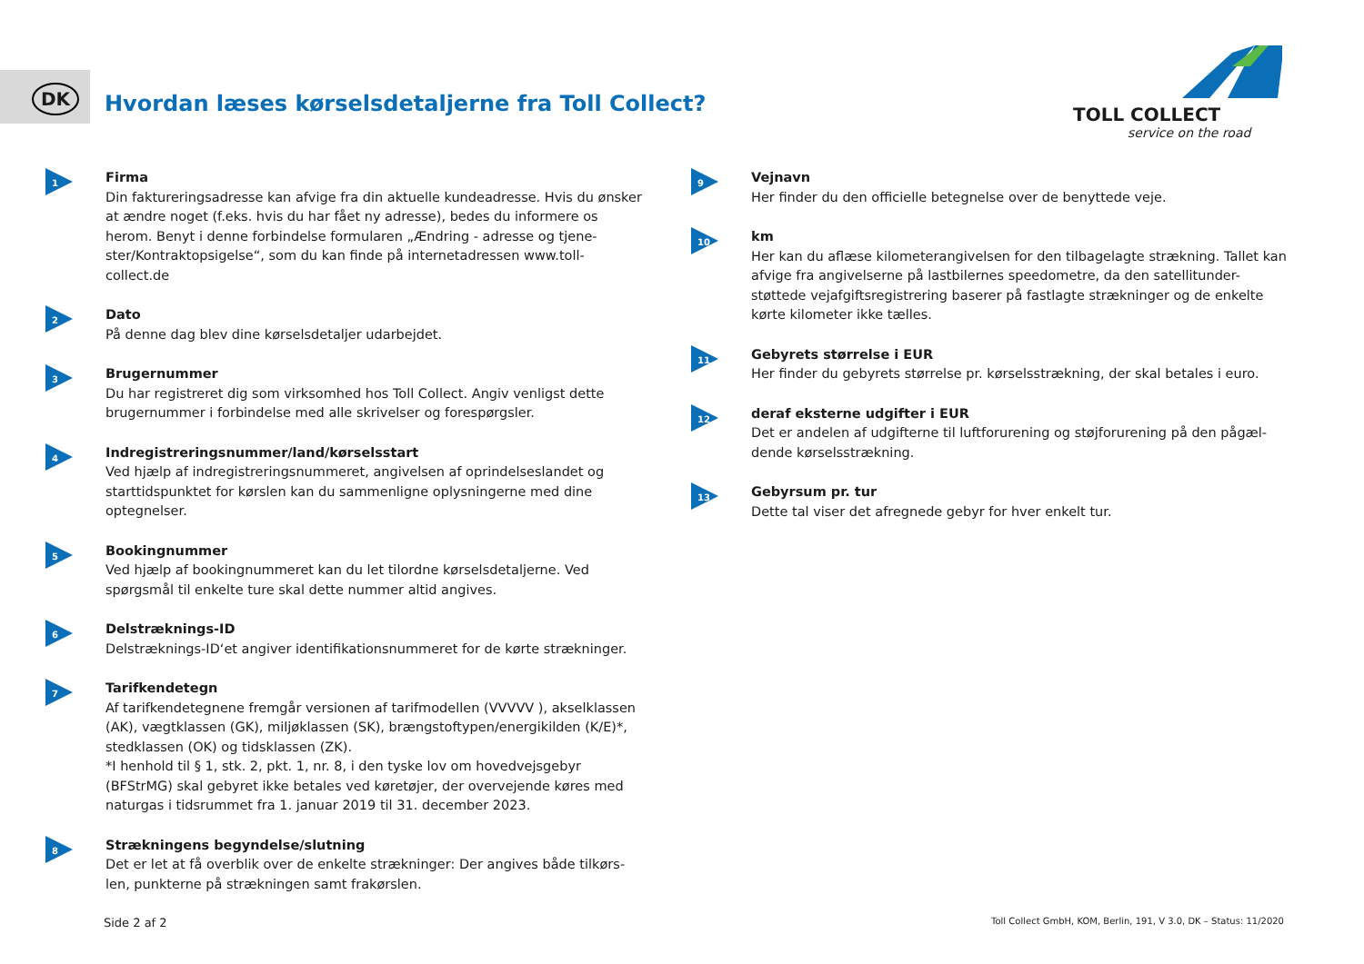DK
Hvordan læses kørselsdetaljerne fra Toll Collect?
TOLL COLLECT
service on the road
1
Firma
Din faktureringsadresse kan afvige fra din aktuelle kundeadresse. Hvis du ønsker at ændre noget (f.eks. hvis du har fået ny adresse), bedes du informere os herom. Benyt i denne forbindelse formularen „Ændring - adresse og tjene-ster/Kontraktopsigelse“, som du kan finde på internetadressen www.toll-collect.de
2
Dato
På denne dag blev dine kørselsdetaljer udarbejdet.
3
Brugernummer
Du har registreret dig som virksomhed hos Toll Collect. Angiv venligst dette brugernummer i forbindelse med alle skrivelser og forespørgsler.
4
Indregistreringsnummer/land/kørselsstart
Ved hjælp af indregistreringsnummeret, angivelsen af oprindelseslandet og starttidspunktet for kørslen kan du sammenligne oplysningerne med dine optegnelser.
5
Bookingnummer
Ved hjælp af bookingnummeret kan du let tilordne kørselsdetaljerne. Ved spørgsmål til enkelte ture skal dette nummer altid angives.
6
Delstræknings-ID
Delstræknings-ID‘et angiver identifikationsnummeret for de kørte strækninger.
7
Tarifkendetegn
Af tarifkendetegnene fremgår versionen af tarifmodellen (VVVVV ), akselklassen (AK), vægtklassen (GK), miljøklassen (SK), brængstoftypen/energikilden (K/E)*, stedklassen (OK) og tidsklassen (ZK).
*I henhold til § 1, stk. 2, pkt. 1, nr. 8, i den tyske lov om hovedvejsgebyr (BFStrMG) skal gebyret ikke betales ved køretøjer, der overvejende køres med naturgas i tidsrummet fra 1. januar 2019 til 31. december 2023.
8
Strækningens begyndelse/slutning
Det er let at få overblik over de enkelte strækninger: Der angives både tilkørs-len, punkterne på strækningen samt frakørslen.
9
Vejnavn
Her finder du den officielle betegnelse over de benyttede veje.
10
km
Her kan du aflæse kilometerangivelsen for den tilbagelagte strækning. Tallet kan afvige fra angivelserne på lastbilernes speedometre, da den satellitunder-støttede vejafgiftsregistrering baserer på fastlagte strækninger og de enkelte kørte kilometer ikke tælles.
11
Gebyrets størrelse i EUR
Her finder du gebyrets størrelse pr. kørselsstrækning, der skal betales i euro.
12
deraf eksterne udgifter i EUR
Det er andelen af udgifterne til luftforurening og støjforurening på den pågæl-dende kørselsstrækning.
13
Gebyrsum pr. tur
Dette tal viser det afregnede gebyr for hver enkelt tur.
Side 2 af 2
Toll Collect GmbH, KOM, Berlin, 191, V 3.0, DK – Status: 11/2020